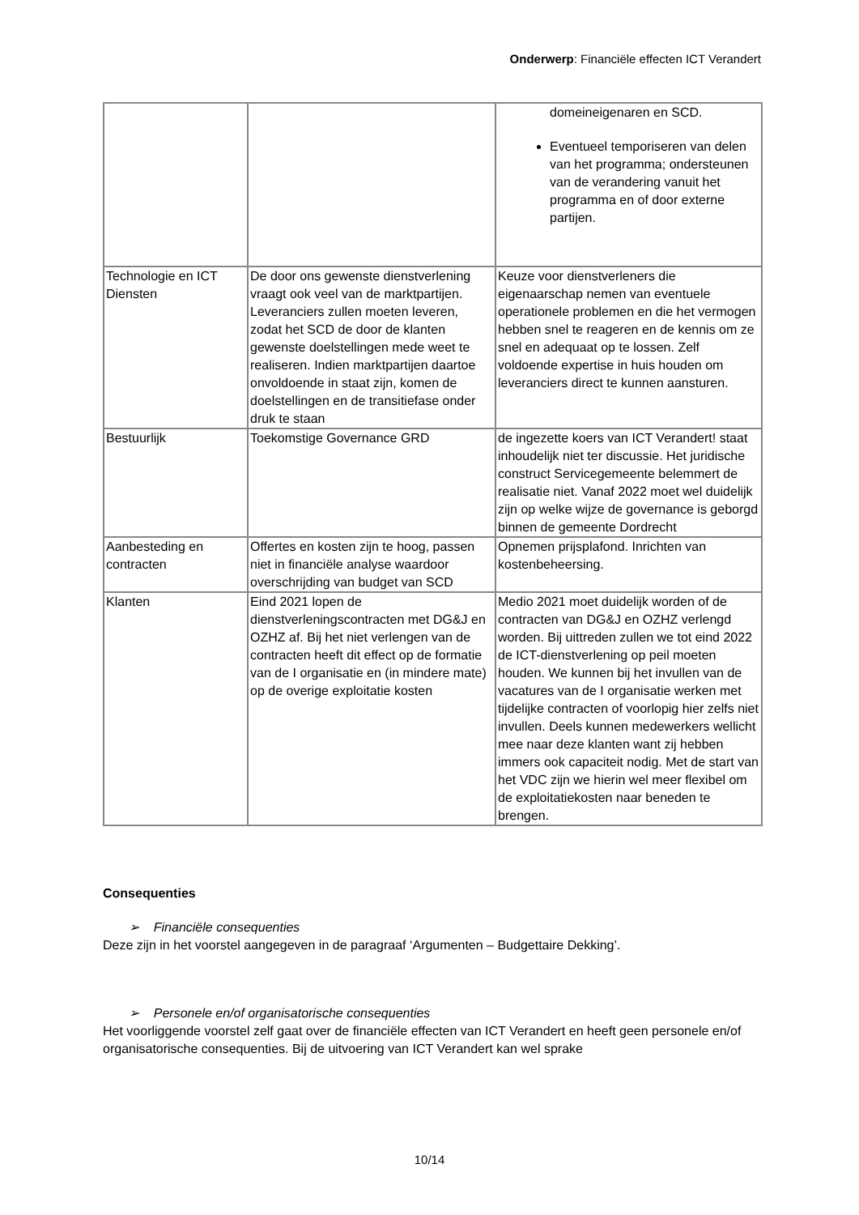Onderwerp: Financiële effecten ICT Verandert
| | | domeineigenaren en SCD. Eventueel temporiseren van delen van het programma; ondersteunen van de verandering vanuit het programma en of door externe partijen. |
| Technologie en ICT Diensten | De door ons gewenste dienstverlening vraagt ook veel van de marktpartijen. Leveranciers zullen moeten leveren, zodat het SCD de door de klanten gewenste doelstellingen mede weet te realiseren. Indien marktpartijen daartoe onvoldoende in staat zijn, komen de doelstellingen en de transitiefase onder druk te staan | Keuze voor dienstverleners die eigenaarschap nemen van eventuele operationele problemen en die het vermogen hebben snel te reageren en de kennis om ze snel en adequaat op te lossen. Zelf voldoende expertise in huis houden om leveranciers direct te kunnen aansturen. |
| Bestuurlijk | Toekomstige Governance GRD | de ingezette koers van ICT Verandert! staat inhoudelijk niet ter discussie. Het juridische construct Servicegemeente belemmert de realisatie niet. Vanaf 2022 moet wel duidelijk zijn op welke wijze de governance is geborgd binnen de gemeente Dordrecht |
| Aanbesteding en contracten | Offertes en kosten zijn te hoog, passen niet in financiële analyse waardoor overschrijding van budget van SCD | Opnemen prijsplafond. Inrichten van kostenbeheersing. |
| Klanten | Eind 2021 lopen de dienstverleningscontracten met DG&J en OZHZ af. Bij het niet verlengen van de contracten heeft dit effect op de formatie van de I organisatie en (in mindere mate) op de overige exploitatie kosten | Medio 2021 moet duidelijk worden of de contracten van DG&J en OZHZ verlengd worden. Bij uittreden zullen we tot eind 2022 de ICT-dienstverlening op peil moeten houden. We kunnen bij het invullen van de vacatures van de I organisatie werken met tijdelijke contracten of voorlopig hier zelfs niet invullen. Deels kunnen medewerkers wellicht mee naar deze klanten want zij hebben immers ook capaciteit nodig. Met de start van het VDC zijn we hierin wel meer flexibel om de exploitatiekosten naar beneden te brengen. |
Consequenties
➢ Financiële consequenties
Deze zijn in het voorstel aangegeven in de paragraaf ‘Argumenten – Budgettaire Dekking’.
➢ Personele en/of organisatorische consequenties
Het voorliggende voorstel zelf gaat over de financiële effecten van ICT Verandert en heeft geen personele en/of organisatorische consequenties. Bij de uitvoering van ICT Verandert kan wel sprake
10/14